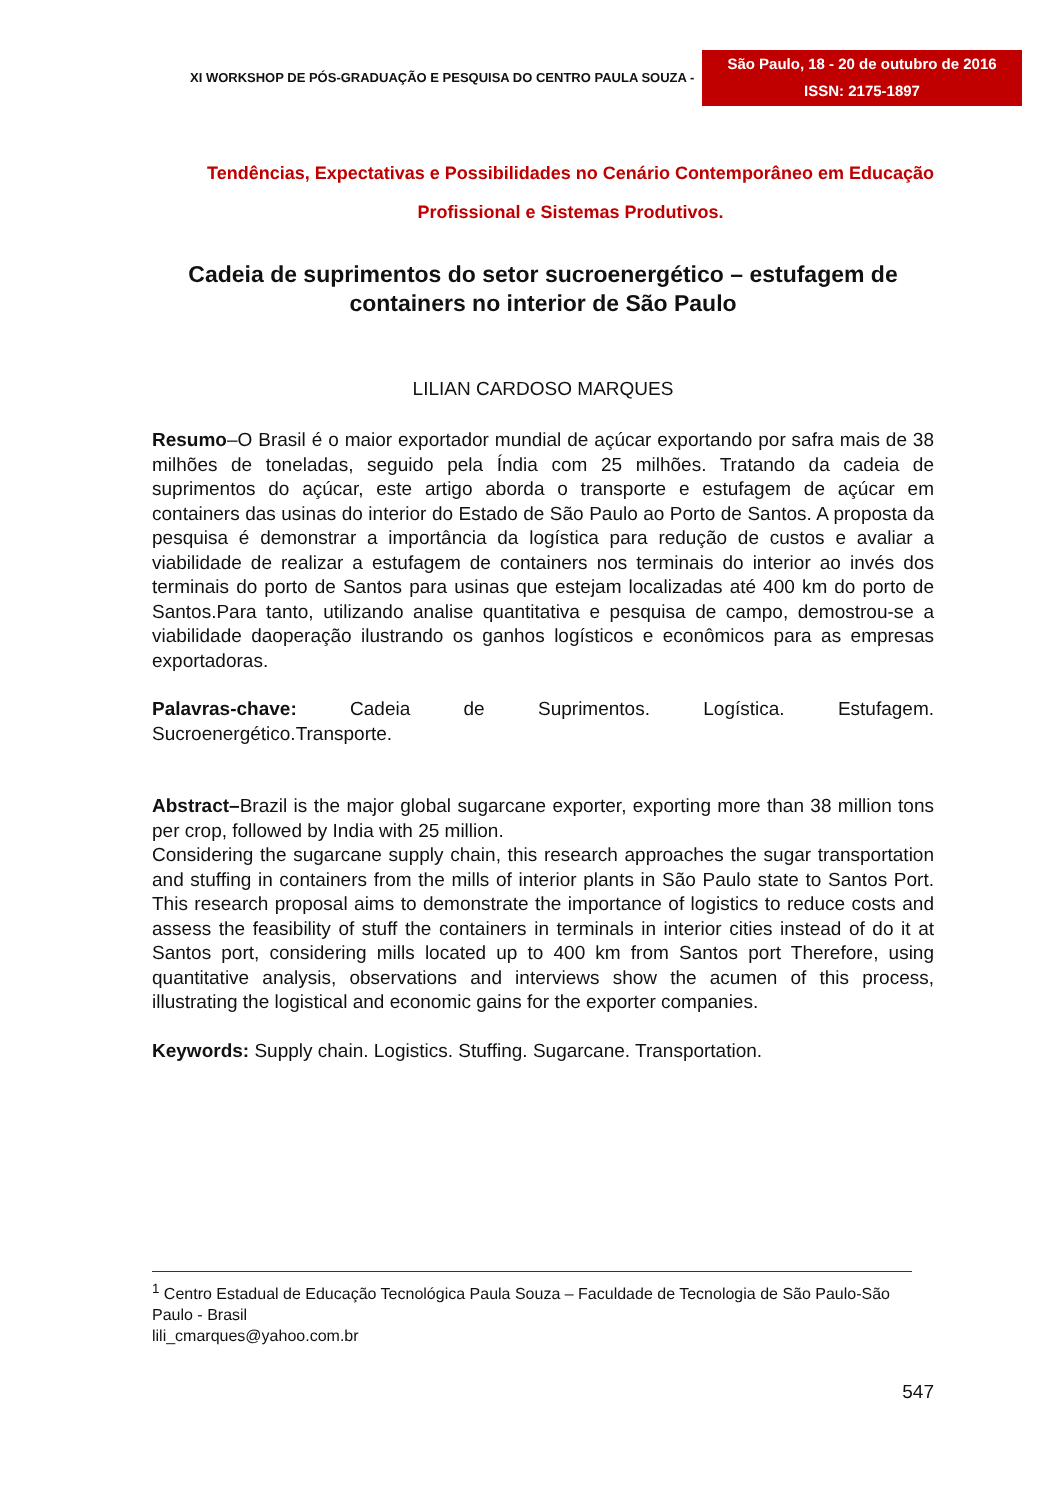XI WORKSHOP DE PÓS-GRADUAÇÃO E PESQUISA DO CENTRO PAULA SOUZA -
São Paulo, 18 - 20 de outubro de 2016
ISSN: 2175-1897
Tendências, Expectativas e Possibilidades no Cenário Contemporâneo em Educação Profissional e Sistemas Produtivos.
Cadeia de suprimentos do setor sucroenergético – estufagem de containers no interior de São Paulo
LILIAN CARDOSO MARQUES
Resumo–O Brasil é o maior exportador mundial de açúcar exportando por safra mais de 38 milhões de toneladas, seguido pela Índia com 25 milhões. Tratando da cadeia de suprimentos do açúcar, este artigo aborda o transporte e estufagem de açúcar em containers das usinas do interior do Estado de São Paulo ao Porto de Santos. A proposta da pesquisa é demonstrar a importância da logística para redução de custos e avaliar a viabilidade de realizar a estufagem de containers nos terminais do interior ao invés dos terminais do porto de Santos para usinas que estejam localizadas até 400 km do porto de Santos.Para tanto, utilizando analise quantitativa e pesquisa de campo, demostrou-se a viabilidade daoperação ilustrando os ganhos logísticos e econômicos para as empresas exportadoras.
Palavras-chave: Cadeia de Suprimentos. Logística. Estufagem. Sucroenergético.Transporte.
Abstract–Brazil is the major global sugarcane exporter, exporting more than 38 million tons per crop, followed by India with 25 million.
Considering the sugarcane supply chain, this research approaches the sugar transportation and stuffing in containers from the mills of interior plants in São Paulo state to Santos Port. This research proposal aims to demonstrate the importance of logistics to reduce costs and assess the feasibility of stuff the containers in terminals in interior cities instead of do it at Santos port, considering mills located up to 400 km from Santos port Therefore, using quantitative analysis, observations and interviews show the acumen of this process, illustrating the logistical and economic gains for the exporter companies.
Keywords: Supply chain. Logistics. Stuffing. Sugarcane. Transportation.
<sup>1</sup> Centro Estadual de Educação Tecnológica Paula Souza – Faculdade de Tecnologia de São Paulo-São Paulo - Brasil
lili_cmarques@yahoo.com.br
547